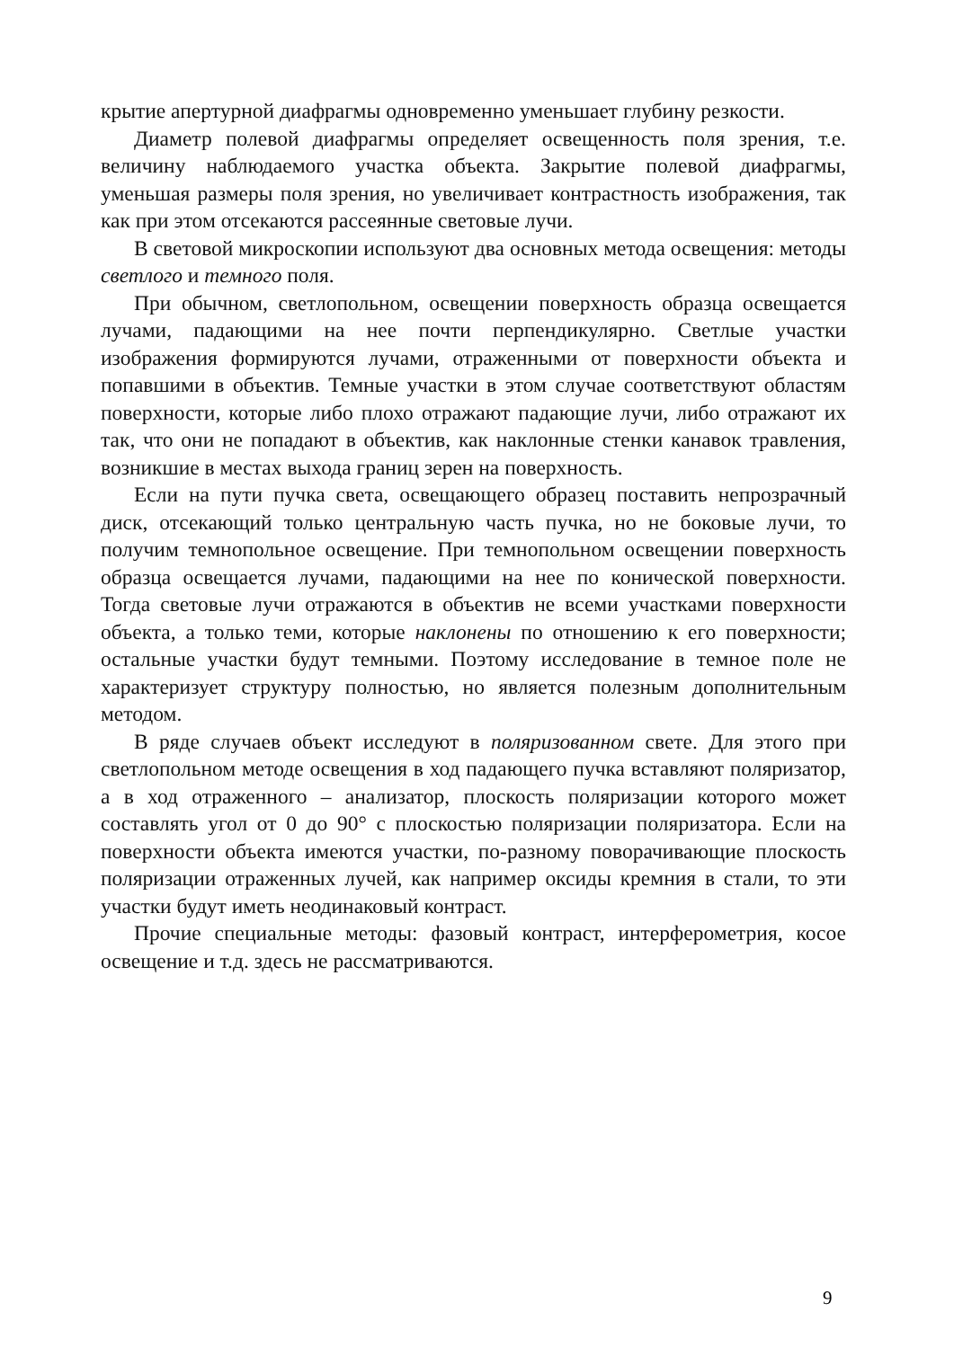крытие апертурной диафрагмы одновременно уменьшает глубину резкости.
Диаметр полевой диафрагмы определяет освещенность поля зрения, т.е. величину наблюдаемого участка объекта. Закрытие полевой диафрагмы, уменьшая размеры поля зрения, но увеличивает контрастность изображения, так как при этом отсекаются рассеянные световые лучи.
В световой микроскопии используют два основных метода освещения: методы светлого и темного поля.
При обычном, светлопольном, освещении поверхность образца освещается лучами, падающими на нее почти перпендикулярно. Светлые участки изображения формируются лучами, отраженными от поверхности объекта и попавшими в объектив. Темные участки в этом случае соответствуют областям поверхности, которые либо плохо отражают падающие лучи, либо отражают их так, что они не попадают в объектив, как наклонные стенки канавок травления, возникшие в местах выхода границ зерен на поверхность.
Если на пути пучка света, освещающего образец поставить непрозрачный диск, отсекающий только центральную часть пучка, но не боковые лучи, то получим темнопольное освещение. При темнопольном освещении поверхность образца освещается лучами, падающими на нее по конической поверхности. Тогда световые лучи отражаются в объектив не всеми участками поверхности объекта, а только теми, которые наклонены по отношению к его поверхности; остальные участки будут темными. Поэтому исследование в темное поле не характеризует структуру полностью, но является полезным дополнительным методом.
В ряде случаев объект исследуют в поляризованном свете. Для этого при светлопольном методе освещения в ход падающего пучка вставляют поляризатор, а в ход отраженного – анализатор, плоскость поляризации которого может составлять угол от 0 до 90° с плоскостью поляризации поляризатора. Если на поверхности объекта имеются участки, по-разному поворачивающие плоскость поляризации отраженных лучей, как например оксиды кремния в стали, то эти участки будут иметь неодинаковый контраст.
Прочие специальные методы: фазовый контраст, интерферометрия, косое освещение и т.д. здесь не рассматриваются.
9